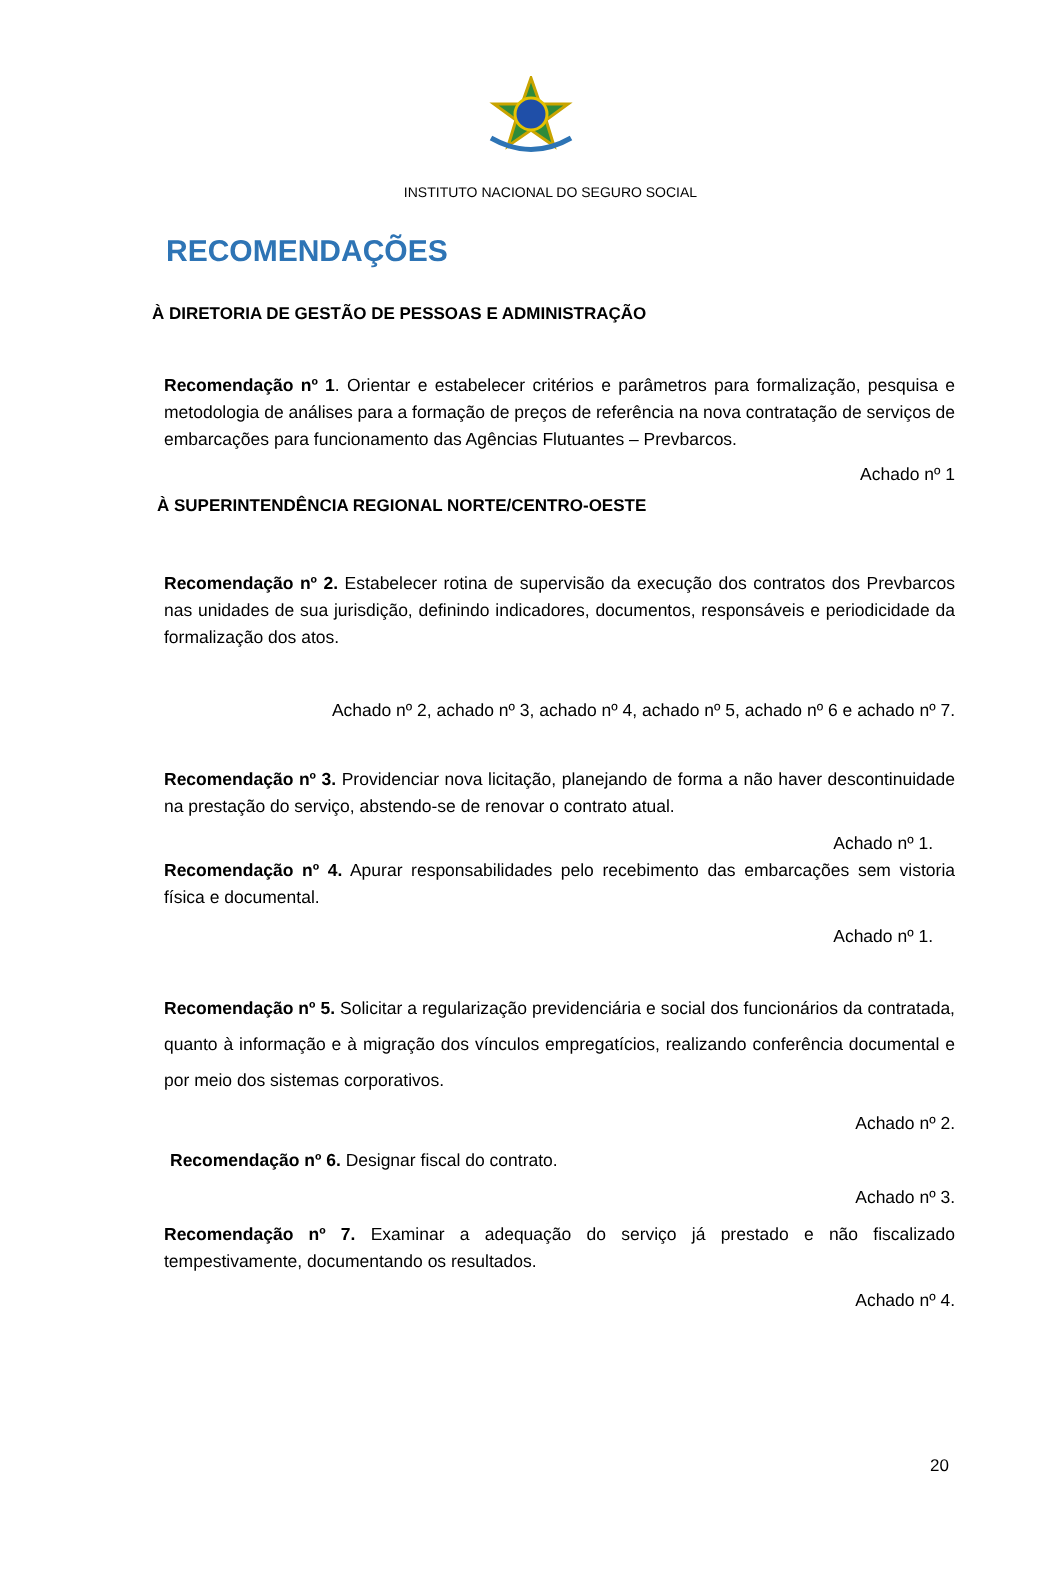INSTITUTO NACIONAL DO SEGURO SOCIAL
RECOMENDAÇÕES
À DIRETORIA DE GESTÃO DE PESSOAS E ADMINISTRAÇÃO
Recomendação nº 1. Orientar e estabelecer critérios e parâmetros para formalização, pesquisa e metodologia de análises para a formação de preços de referência na nova contratação de serviços de embarcações para funcionamento das Agências Flutuantes – Prevbarcos.
Achado nº 1
À SUPERINTENDÊNCIA REGIONAL NORTE/CENTRO-OESTE
Recomendação nº 2. Estabelecer rotina de supervisão da execução dos contratos dos Prevbarcos nas unidades de sua jurisdição, definindo indicadores, documentos, responsáveis e periodicidade da formalização dos atos.
Achado nº 2, achado nº 3, achado nº 4, achado nº 5, achado nº 6 e achado nº 7.
Recomendação nº 3. Providenciar nova licitação, planejando de forma a não haver descontinuidade na prestação do serviço, abstendo-se de renovar o contrato atual.
Achado nº 1.
Recomendação nº 4. Apurar responsabilidades pelo recebimento das embarcações sem vistoria física e documental.
Achado nº 1.
Recomendação nº 5. Solicitar a regularização previdenciária e social dos funcionários da contratada, quanto à informação e à migração dos vínculos empregatícios, realizando conferência documental e por meio dos sistemas corporativos.
Achado nº 2.
Recomendação nº 6. Designar fiscal do contrato.
Achado nº 3.
Recomendação nº 7. Examinar a adequação do serviço já prestado e não fiscalizado tempestivamente, documentando os resultados.
Achado nº 4.
20